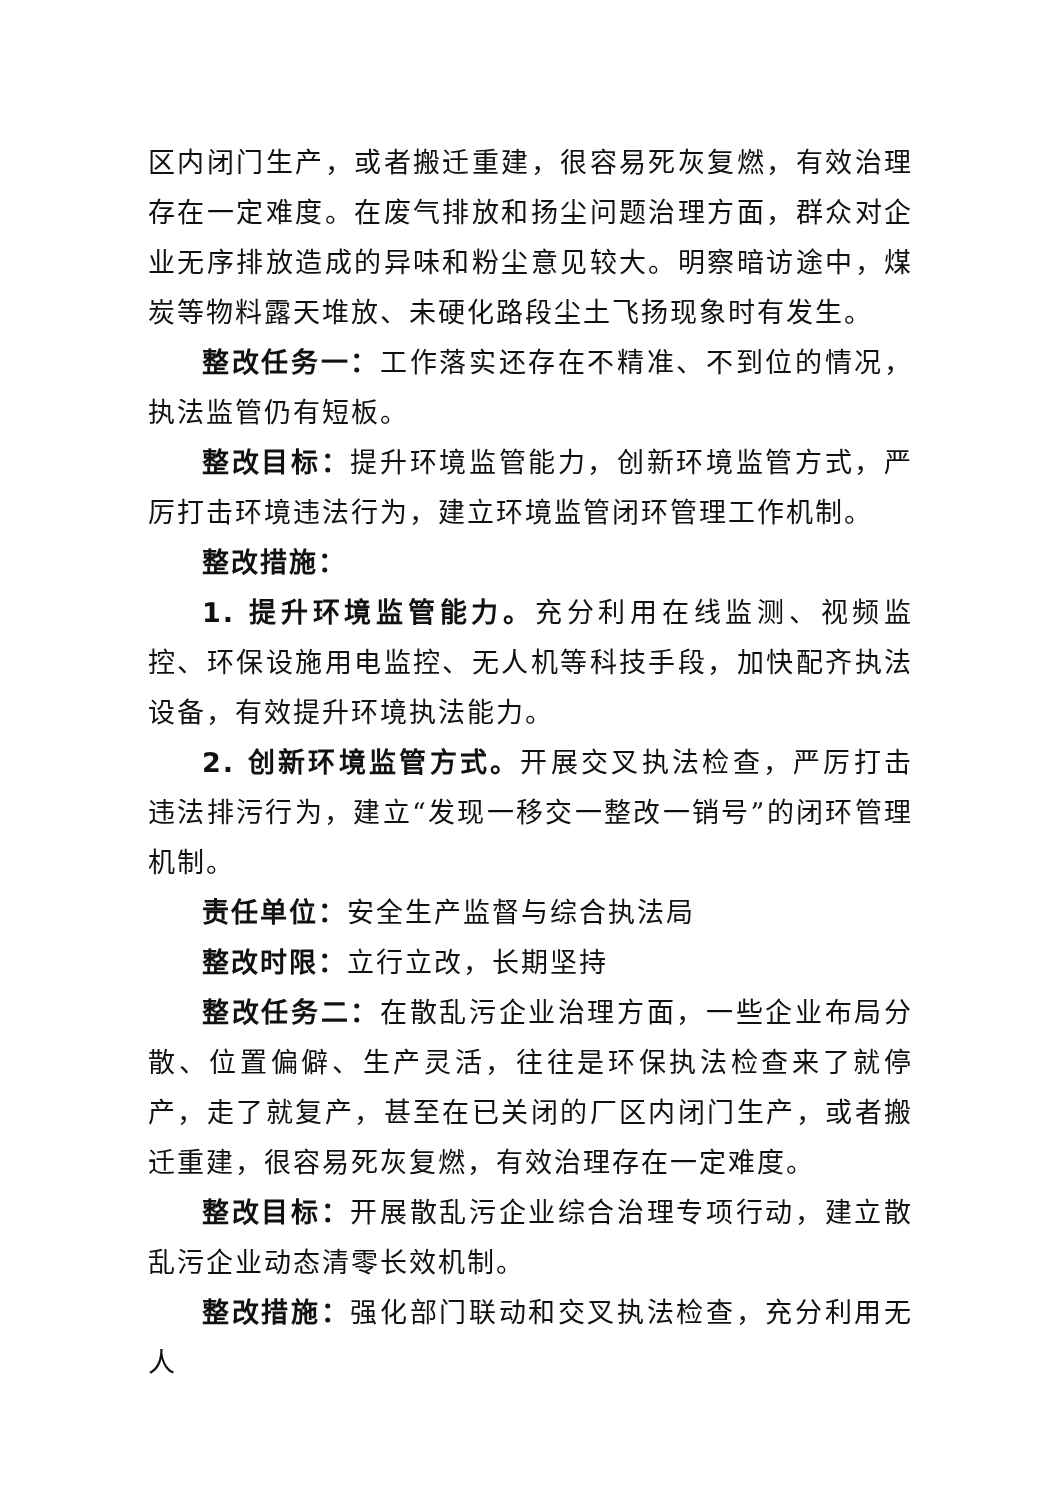区内闭门生产，或者搬迁重建，很容易死灰复燃，有效治理存在一定难度。在废气排放和扬尘问题治理方面，群众对企业无序排放造成的异味和粉尘意见较大。明察暗访途中，煤炭等物料露天堆放、未硬化路段尘土飞扬现象时有发生。
整改任务一：工作落实还存在不精准、不到位的情况，执法监管仍有短板。
整改目标：提升环境监管能力，创新环境监管方式，严厉打击环境违法行为，建立环境监管闭环管理工作机制。
整改措施：
1. 提升环境监管能力。充分利用在线监测、视频监控、环保设施用电监控、无人机等科技手段，加快配齐执法设备，有效提升环境执法能力。
2. 创新环境监管方式。开展交叉执法检查，严厉打击违法排污行为，建立“发现一移交一整改一销号”的闭环管理机制。
责任单位：安全生产监督与综合执法局
整改时限：立行立改，长期坚持
整改任务二：在散乱污企业治理方面，一些企业布局分散、位置偏僻、生产灵活，往往是环保执法检查来了就停产，走了就复产，甚至在已关闭的厂区内闭门生产，或者搬迁重建，很容易死灰复燃，有效治理存在一定难度。
整改目标：开展散乱污企业综合治理专项行动，建立散乱污企业动态清零长效机制。
整改措施：强化部门联动和交叉执法检查，充分利用无人